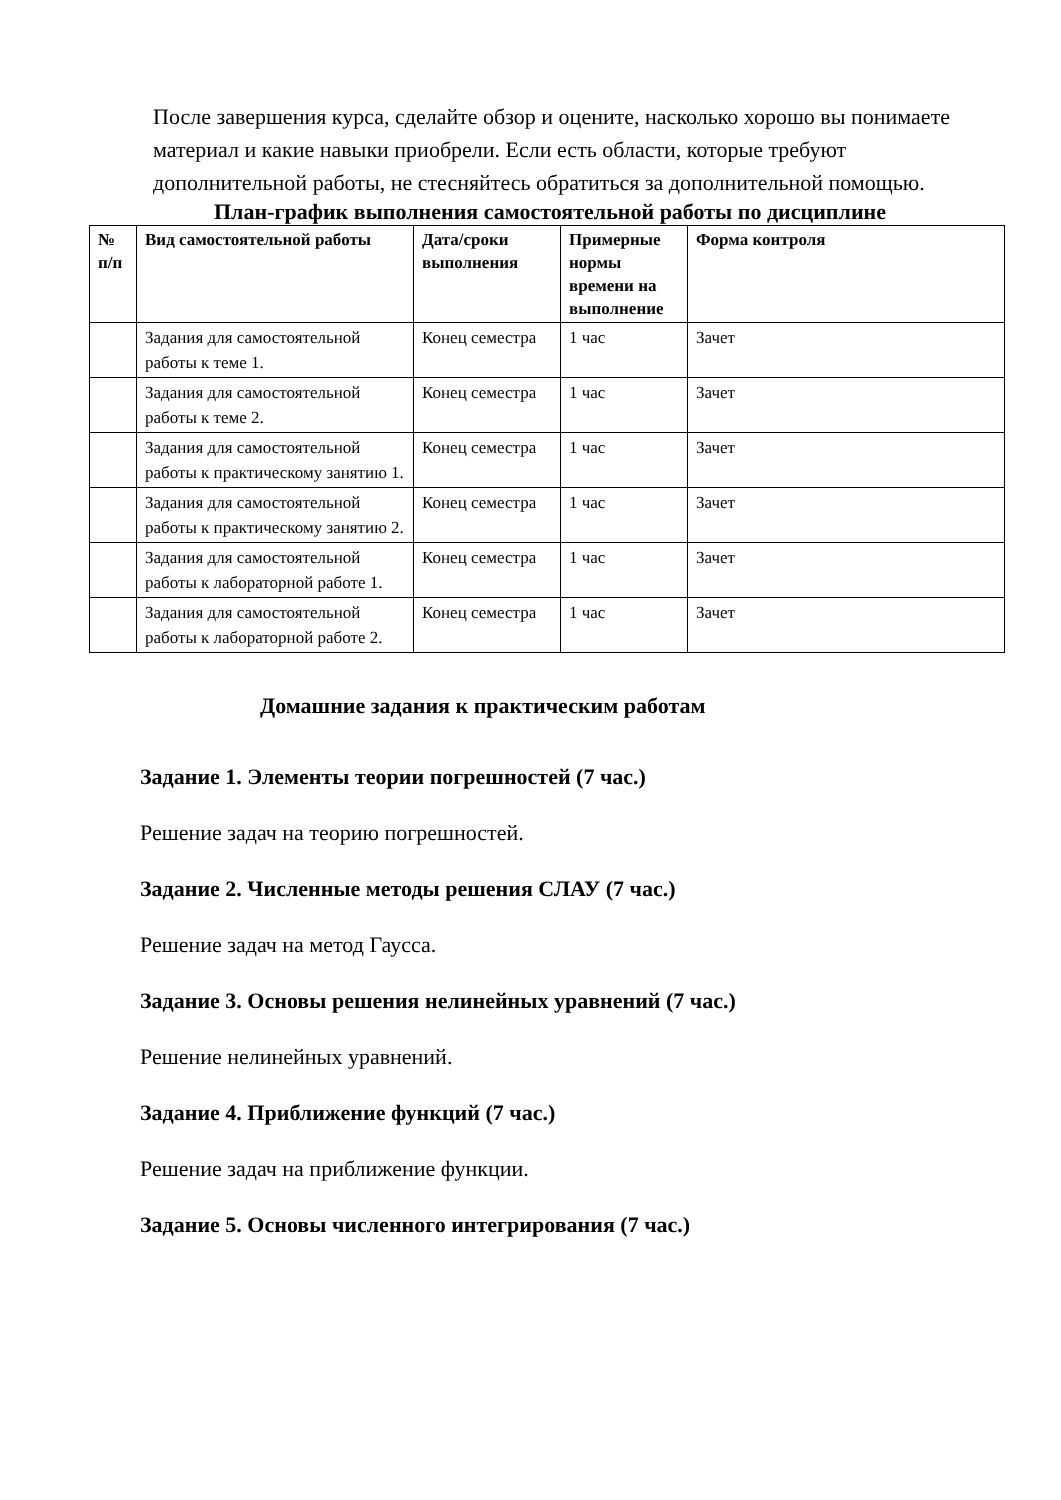После завершения курса, сделайте обзор и оцените, насколько хорошо вы понимаете материал и какие навыки приобрели. Если есть области, которые требуют дополнительной работы, не стесняйтесь обратиться за дополнительной помощью.
План-график выполнения самостоятельной работы по дисциплине
| № п/п | Вид самостоятельной работы | Дата/сроки выполнения | Примерные нормы времени на выполнение | Форма контроля |
| --- | --- | --- | --- | --- |
| | Задания для самостоятельной работы к теме 1. | Конец семестра | 1 час | Зачет |
| | Задания для самостоятельной работы к теме 2. | Конец семестра | 1 час | Зачет |
| | Задания для самостоятельной работы к практическому занятию 1. | Конец семестра | 1 час | Зачет |
| | Задания для самостоятельной работы к практическому занятию 2. | Конец семестра | 1 час | Зачет |
| | Задания для самостоятельной работы к лабораторной работе 1. | Конец семестра | 1 час | Зачет |
| | Задания для самостоятельной работы к лабораторной работе 2. | Конец семестра | 1 час | Зачет |
Домашние задания к практическим работам
Задание 1. Элементы теории погрешностей (7 час.)
Решение задач на теорию погрешностей.
Задание 2. Численные методы решения СЛАУ (7 час.)
Решение задач на метод Гаусса.
Задание 3. Основы решения нелинейных уравнений (7 час.)
Решение нелинейных уравнений.
Задание 4. Приближение функций (7 час.)
Решение задач на приближение функции.
Задание 5. Основы численного интегрирования (7 час.)